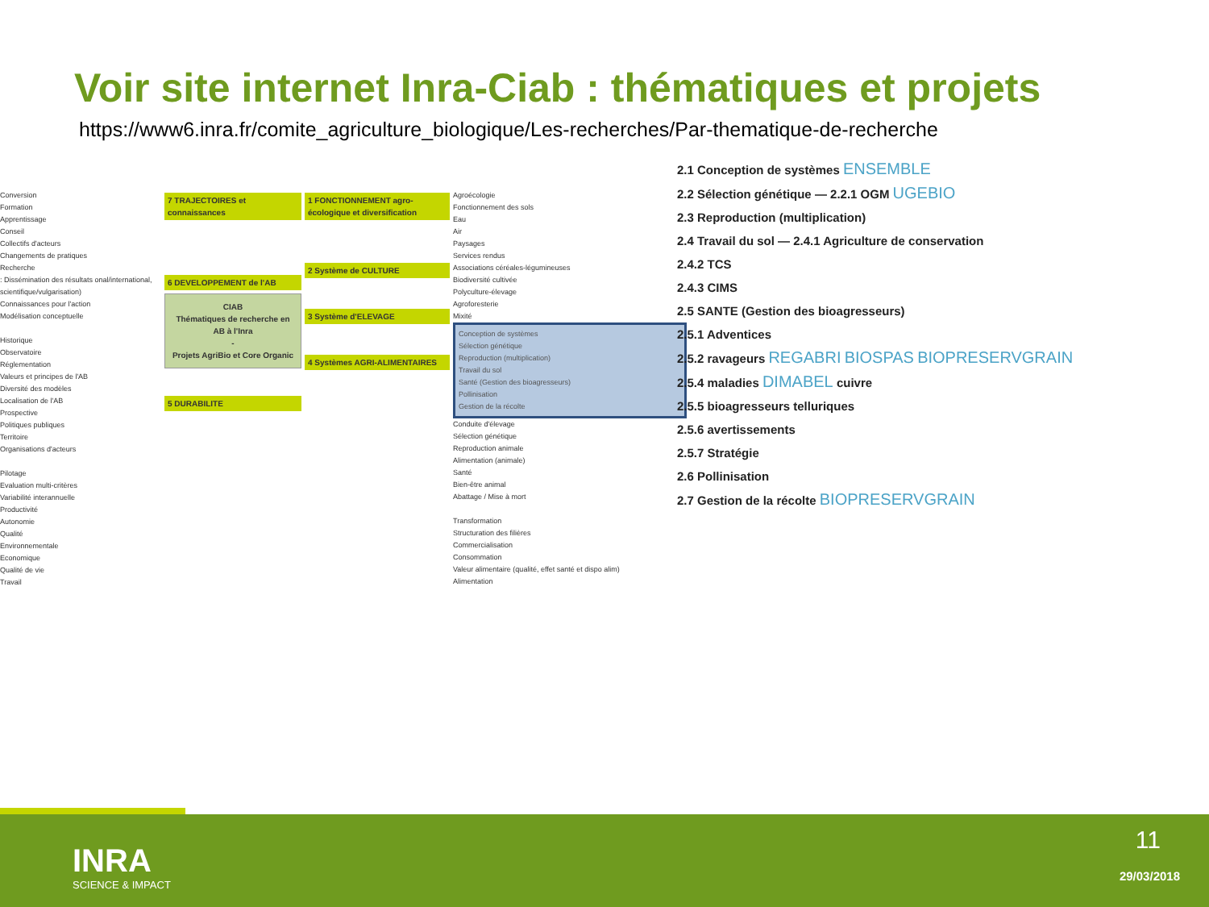Voir site internet Inra-Ciab : thématiques et projets
https://www6.inra.fr/comite_agriculture_biologique/Les-recherches/Par-thematique-de-recherche
Conversion
Formation
Apprentissage
Conseil
Collectifs d'acteurs
Changements de pratiques
Recherche
: Dissémination des résultats onal/international, scientifique/vulgarisation)
Connaissances pour l'action
Modélisation conceptuelle
Historique
Observatoire
Réglementation
Valeurs et principes de l'AB
Diversité des modèles
Localisation de l'AB
Prospective
Politiques publiques
Territoire
Organisations d'acteurs
Pilotage
Evaluation multi-critères
Variabilité interannuelle
Productivité
Autonomie
Qualité
Environnementale
Economique
Qualité de vie
Travail
7 TRAJECTOIRES et connaissances
6 DEVELOPPEMENT de l'AB
CIAB
Thématiques de recherche en AB à l'Inra
-
Projets AgriBio et Core Organic
5 DURABILITE
1 FONCTIONNEMENT agro-écologique et diversification
2 Système de CULTURE
3 Système d'ELEVAGE
4 Systèmes AGRI-ALIMENTAIRES
Agroécologie
Fonctionnement des sols
Eau
Air
Paysages
Services rendus
Associations céréales-légumineuses
Biodiversité cultivée
Polyculture-élevage
Agroforesterie
Mixité
Conception de systèmes
Sélection génétique
Reproduction (multiplication)
Travail du sol
Santé (Gestion des bioagresseurs)
Pollinisation
Gestion de la récolte
Conduite d'élevage
Sélection génétique
Reproduction animale
Alimentation (animale)
Santé
Bien-être animal
Abattage / Mise à mort
Transformation
Structuration des filières
Commercialisation
Consommation
Valeur alimentaire (qualité, effet santé et dispo alim)
Alimentation
2.1 Conception de systèmes ENSEMBLE
2.2 Sélection génétique — 2.2.1 OGM UGEBIO
2.3 Reproduction (multiplication)
2.4 Travail du sol — 2.4.1 Agriculture de conservation
2.4.2 TCS
2.4.3 CIMS
2.5 SANTE (Gestion des bioagresseurs)
2.5.1 Adventices
2.5.2 ravageurs REGABRI BIOSPAS BIOPRESERVGRAIN
2.5.4 maladies DIMABEL cuivre
2.5.5 bioagresseurs telluriques
2.5.6 avertissements
2.5.7 Stratégie
2.6 Pollinisation
2.7 Gestion de la récolte BIOPRESERVGRAIN
INRA
SCIENCE & IMPACT
11
29/03/2018